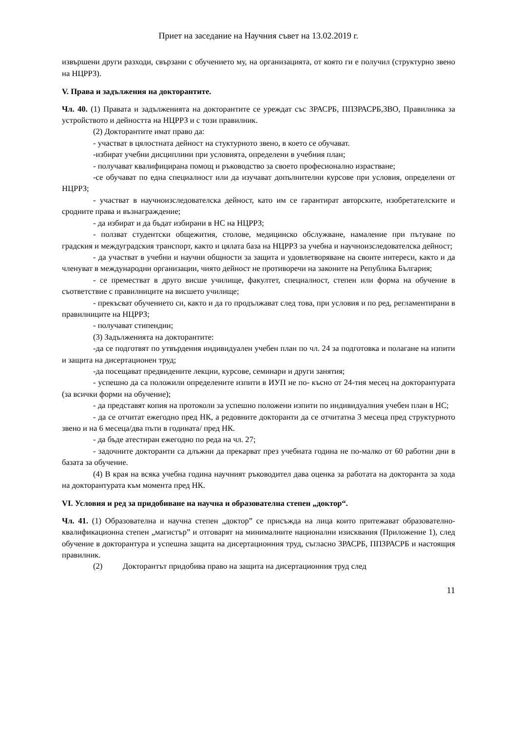Приет на заседание на Научния съвет на 13.02.2019 г.
извършени други разходи, свързани с обучението му, на организацията, от която ги е получил (структурно звено на НЦРРЗ).
V. Права и задължения на докторантите.
Чл. 40. (1) Правата и задълженията на докторантите се уреждат със ЗРАСРБ, ППЗРАСРБ,ЗВО, Правилника за устройството и дейността на НЦРРЗ и с този правилник.
(2) Докторантите имат право да:
- участват в цялостната дейност на стуктурното звено, в което се обучават.
-избират учебни дисциплини при условията, определени в учебния план;
- получават квалифицирана помощ и ръководство за своето професионално израстване;
-се обучават по една специалност или да изучават допълнителни курсове при условия, определени от НЦРРЗ;
- участват в научноизследователска дейност, като им се гарантират авторските, изобретателските и сродните права и възнаграждение;
- да избират и да бъдат избирани в НС на НЦРРЗ;
- ползват студентски общежития, столове, медицинско обслужване, намаление при пътуване по градския и междуградския транспорт, както и цялата база на НЦРРЗ за учебна и научноизследователска дейност;
- да участват в учебни и научни общности за защита и удовлетворяване на своите интереси, както и да членуват в международни организации, чиято дейност не противоречи на законите на Република България;
- се преместват в друго висше училище, факултет, специалност, степен или форма на обучение в съответствие с правилниците на висшето училище;
- прекъсват обучението си, както и да го продължават след това, при условия и по ред, регламентирани в правилниците на НЦРРЗ;
- получават стипендии;
(3) Задълженията на докторантите:
-да се подготвят по утвърдения индивидуален учебен план по чл. 24 за подготовка и полагане на изпити и защита на дисертационен труд;
-да посещават предвидените лекции, курсове, семинари и други занятия;
- успешно да са положили определените изпити в ИУП не по- късно от 24-тия месец на докторантурата (за всички форми на обучение);
- да представят копия на протоколи за успешно положени изпити по индивидуалния учебен план в НС;
- да се отчитат ежегодно пред НК, а редовните докторанти да се отчитатна 3 месеца пред структурното звено и на 6 месеца/два пъти в годината/ пред НК.
- да бъде атестиран ежегодно по реда на чл. 27;
- задочните докторанти са длъжни да прекарват през учебната година не по-малко от 60 работни дни в базата за обучение.
(4) В края на всяка учебна година научният ръководител дава оценка за работата на докторанта за хода на докторантурата към момента пред НК.
VI. Условия и ред за придобиване на научна и образователна степен „доктор“.
Чл. 41. (1) Образователна и научна степен „доктор” се присъжда на лица които притежават образователно-квалификационна степен „магистър” и отговарят на минималните национални изисквания (Приложение 1), след обучение в докторантура и успешна защита на дисертационния труд, съгласно ЗРАСРБ, ППЗРАСРБ и настоящия правилник.
(2) Докторантът придобива право на защита на дисертационния труд след
11